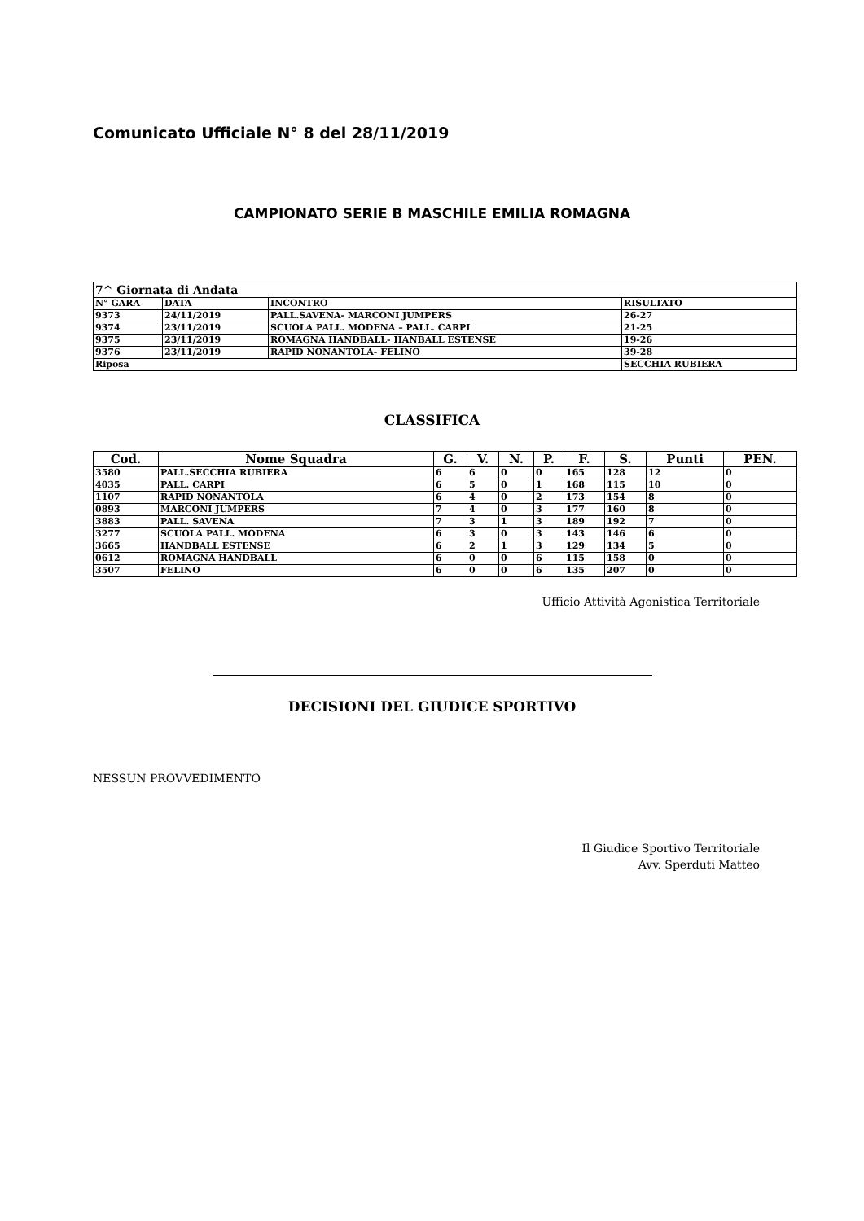Comunicato Ufficiale N° 8 del 28/11/2019
CAMPIONATO SERIE B MASCHILE EMILIA ROMAGNA
| 7^ Giornata di Andata | | | |
| N° GARA | DATA | INCONTRO | RISULTATO |
| 9373 | 24/11/2019 | PALL.SAVENA- MARCONI JUMPERS | 26-27 |
| 9374 | 23/11/2019 | SCUOLA PALL. MODENA – PALL. CARPI | 21-25 |
| 9375 | 23/11/2019 | ROMAGNA HANDBALL- HANBALL ESTENSE | 19-26 |
| 9376 | 23/11/2019 | RAPID NONANTOLA- FELINO | 39-28 |
| Riposa | | | SECCHIA RUBIERA |
CLASSIFICA
| Cod. | Nome Squadra | G. | V. | N. | P. | F. | S. | Punti | PEN. |
| --- | --- | --- | --- | --- | --- | --- | --- | --- | --- |
| 3580 | PALL.SECCHIA RUBIERA | 6 | 6 | 0 | 0 | 165 | 128 | 12 | 0 |
| 4035 | PALL. CARPI | 6 | 5 | 0 | 1 | 168 | 115 | 10 | 0 |
| 1107 | RAPID NONANTOLA | 6 | 4 | 0 | 2 | 173 | 154 | 8 | 0 |
| 0893 | MARCONI JUMPERS | 7 | 4 | 0 | 3 | 177 | 160 | 8 | 0 |
| 3883 | PALL. SAVENA | 7 | 3 | 1 | 3 | 189 | 192 | 7 | 0 |
| 3277 | SCUOLA PALL. MODENA | 6 | 3 | 0 | 3 | 143 | 146 | 6 | 0 |
| 3665 | HANDBALL ESTENSE | 6 | 2 | 1 | 3 | 129 | 134 | 5 | 0 |
| 0612 | ROMAGNA HANDBALL | 6 | 0 | 0 | 6 | 115 | 158 | 0 | 0 |
| 3507 | FELINO | 6 | 0 | 0 | 6 | 135 | 207 | 0 | 0 |
Ufficio Attività Agonistica Territoriale
DECISIONI DEL GIUDICE SPORTIVO
NESSUN PROVVEDIMENTO
Il Giudice Sportivo Territoriale
Avv. Sperduti Matteo